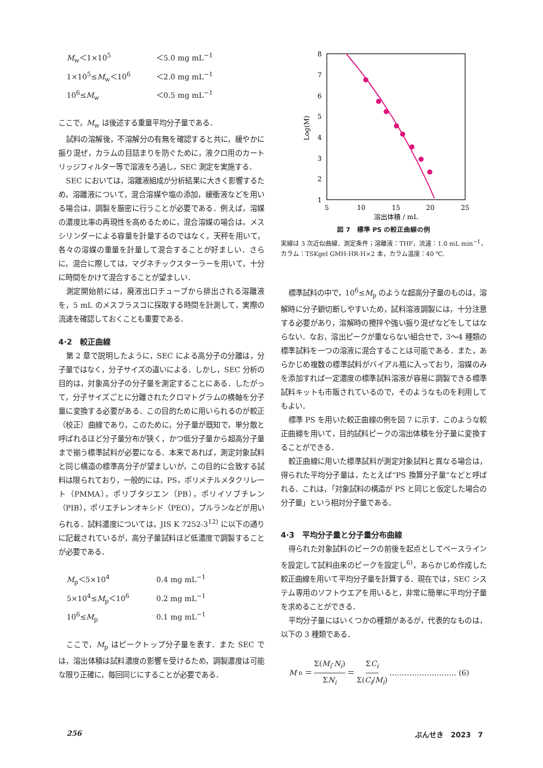M<sub>w</sub>＜1×10<sup>5</sup> ＜5.0 mg mL<sup>−1</sup> 1×10<sup>5</sup>≤M<sub>w</sub>＜10<sup>6</sup> ＜2.0 mg mL<sup>−1</sup> 10<sup>6</sup>≤M<sub>w</sub> ＜0.5 mg mL<sup>−1</sup>
ここで，M<sub>w</sub> は後述する重量平均分子量である．
試料の溶解後，不溶解分の有無を確認すると共に，緩やかに振り混ぜ，カラムの目詰まりを防ぐために，液クロ用のカートリッジフィルター等で溶液をろ過し，SEC 測定を実施する．
SEC においては，溶離液組成が分析結果に大きく影響するため，溶離液について，混合溶媒や塩の添加，緩衝液などを用いる場合は，調製を厳密に行うことが必要である．例えば，溶媒の濃度比率の再現性を高めるために，混合溶媒の場合は，メスシリンダーによる容量を計量するのではなく，天秤を用いて，各々の溶媒の重量を計量して混合することが好ましい．さらに，混合に際しては，マグネチックスターラーを用いて，十分に時間をかけて混合することが望ましい．
測定開始前には，廃液出口チューブから排出される溶離液を，5 mL のメスフラスコに採取する時間を計測して，実際の流速を確認しておくことも重要である．
4·2　較正曲線
第 2 章で説明したように，SEC による高分子の分離は，分子量ではなく，分子サイズの違いによる．しかし，SEC 分析の目的は，対象高分子の分子量を測定することにある．したがって，分子サイズごとに分離されたクロマトグラムの横軸を分子量に変換する必要がある．この目的ために用いられるのが較正（校正）曲線であり，このために，分子量が既知で，単分散と呼ばれるほど分子量分布が狭く，かつ低分子量から超高分子量まで揃う標準試料が必要になる．本来であれば，測定対象試料と同じ構造の標準高分子が望ましいが，この目的に合致する試料は限られており，一般的には，PS，ポリメチルメタクリレート（PMMA），ポリブタジエン（PB），ポリイソブチレン（PIB），ポリエチレンオキシド（PEO），プルランなどが用いられる．試料濃度については，JIS K 7252-3<sup>12)</sup> に以下の通りに記載されているが，高分子量試料ほど低濃度で調製することが必要である．
M<sub>p</sub>＜5×10<sup>4</sup> 0.4 mg mL<sup>−1</sup> 5×10<sup>4</sup>≤M<sub>p</sub>＜10<sup>6</sup> 0.2 mg mL<sup>−1</sup> 10<sup>6</sup>≤M<sub>p</sub> 0.1 mg mL<sup>−1</sup>
ここで，M<sub>p</sub> はピークトップ分子量を表す．また SEC では，溶出体積は試料濃度の影響を受けるため，調製濃度は可能な限り正確に，毎回同じにすることが必要である．
8
7
6
5
4
3
2
1
5
10
15
20
25
溶出体積 / mL
Log(M)
図 7　標準 PS の較正曲線の例
実線は 3 次近似曲線．測定条件；溶離液：THF，流速：1.0 mL min<sup>−1</sup>，カラム：TSKgel GMH-HR-H×2 本，カラム温度：40 ℃.
標準試料の中で，10<sup>6</sup>≤M<sub>p</sub> のような超高分子量のものは，溶解時に分子鎖切断しやすいため，試料溶液調製には，十分注意する必要があり，溶解時の攪拌や強い振り混ぜなどをしてはならない．なお，溶出ピークが重ならない組合せで，3〜4 種類の標準試料を一つの溶液に混合することは可能である．また，あらかじめ複数の標準試料がバイアル瓶に入っており，溶媒のみを添加すれば一定濃度の標準試料溶液が容易に調製できる標準試料キットも市販されているので，そのようなものを利用してもよい．
標準 PS を用いた較正曲線の例を図 7 に示す．このような較正曲線を用いて，目的試料ピークの溶出体積を分子量に変換することができる．
較正曲線に用いた標準試料が測定対象試料と異なる場合は，得られた平均分子量は，たとえば“PS 換算分子量”などと呼ばれる．これは，「対象試料の構造が PS と同じと仮定した場合の分子量」という相対分子量である．
4·3　平均分子量と分子量分布曲線
得られた対象試料のピークの前後を起点としてベースラインを設定して試料由来のピークを設定し<sup>6)</sup>，あらかじめ作成した較正曲線を用いて平均分子量を計算する．現在では，SEC システム専用のソフトウエアを用いると，非常に簡単に平均分子量を求めることができる．
平均分子量にはいくつかの種類があるが，代表的なものは，以下の 3 種類である．
M<sub>n</sub>＝ Σ(M<sub>i</sub>·N<sub>i</sub>) ΣN<sub>i</sub> ＝ ΣC<sub>i</sub> Σ(C<sub>i</sub>/M<sub>i</sub>) ……………………… (6)
256 ぶんせき　2023　7